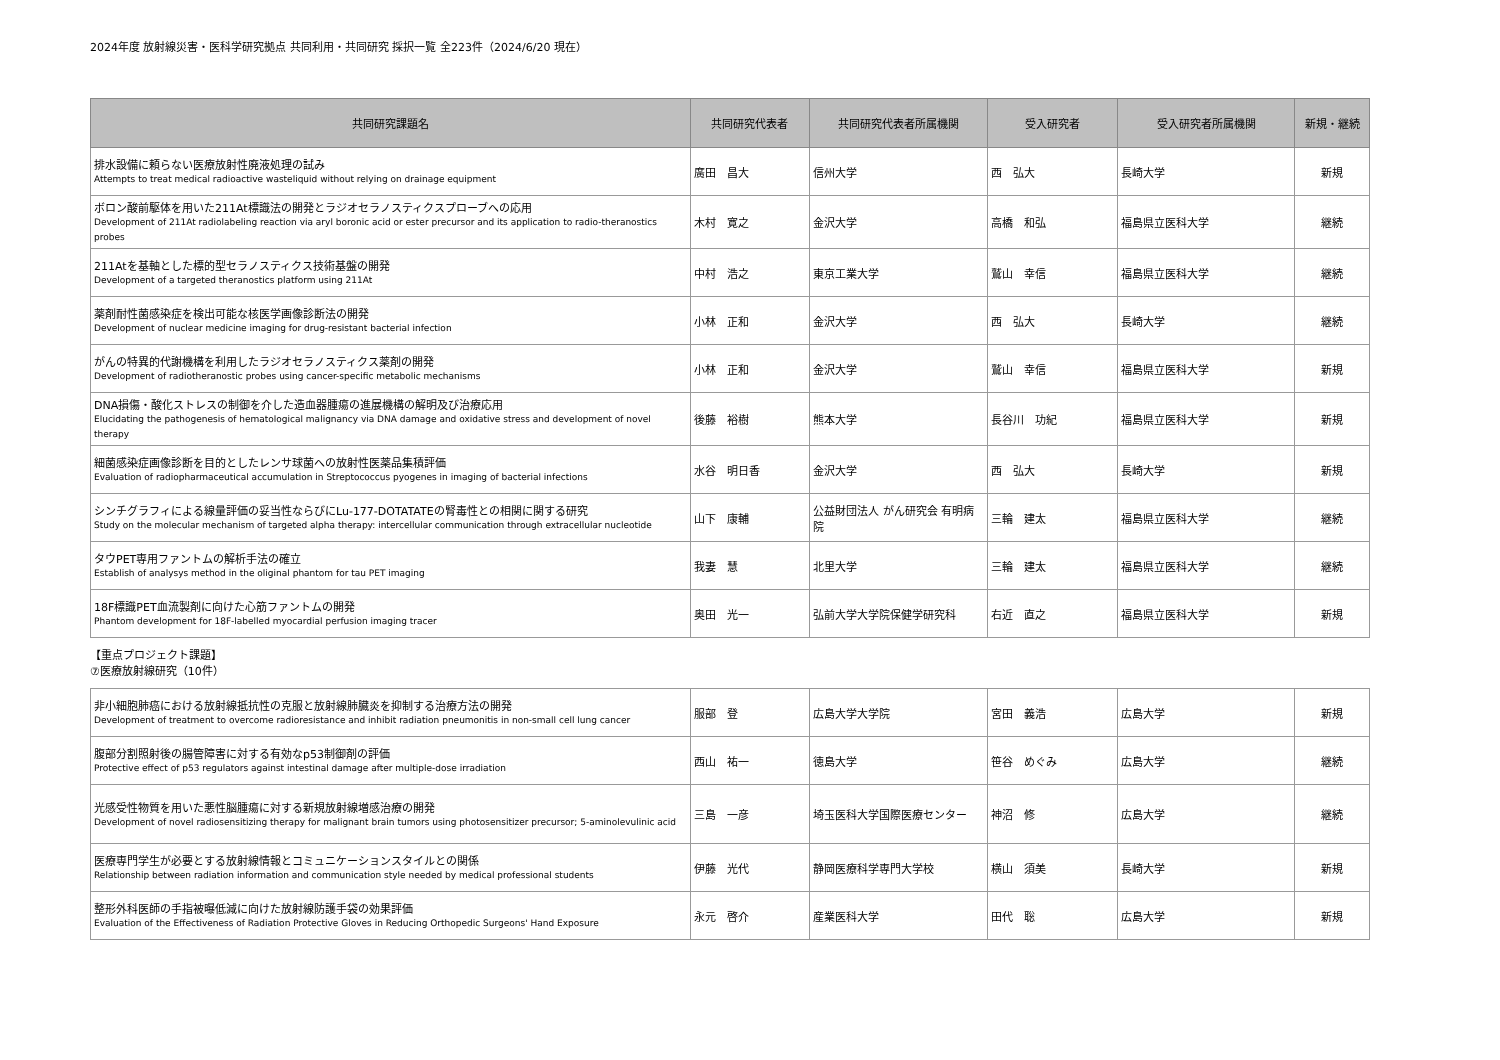2024年度 放射線災害・医科学研究拠点 共同利用・共同研究 採択一覧 全223件（2024/6/20 現在）
| 共同研究課題名 | 共同研究代表者 | 共同研究代表者所属機関 | 受入研究者 | 受入研究者所属機関 | 新規・継続 |
| --- | --- | --- | --- | --- | --- |
| 排水設備に頼らない医療放射性廃液処理の試み Attempts to treat medical radioactive wasteliquid without relying on drainage equipment | 廣田 昌大 | 信州大学 | 西 弘大 | 長崎大学 | 新規 |
| ボロン酸前駆体を用いた211At標識法の開発とラジオセラノスティクスプローブへの応用 Development of 211At radiolabeling reaction via aryl boronic acid or ester precursor and its application to radio-theranostics probes | 木村 寛之 | 金沢大学 | 高橋 和弘 | 福島県立医科大学 | 継続 |
| 211Atを基軸とした標的型セラノスティクス技術基盤の開発 Development of a targeted theranostics platform using 211At | 中村 浩之 | 東京工業大学 | 鷲山 幸信 | 福島県立医科大学 | 継続 |
| 薬剤耐性菌感染症を検出可能な核医学画像診断法の開発 Development of nuclear medicine imaging for drug-resistant bacterial infection | 小林 正和 | 金沢大学 | 西 弘大 | 長崎大学 | 継続 |
| がんの特異的代謝機構を利用したラジオセラノスティクス薬剤の開発 Development of radiotheranostic probes using cancer-specific metabolic mechanisms | 小林 正和 | 金沢大学 | 鷲山 幸信 | 福島県立医科大学 | 新規 |
| DNA損傷・酸化ストレスの制御を介した造血器腫瘍の進展機構の解明及び治療応用 Elucidating the pathogenesis of hematological malignancy via DNA damage and oxidative stress and development of novel therapy | 後藤 裕樹 | 熊本大学 | 長谷川 功紀 | 福島県立医科大学 | 新規 |
| 細菌感染症画像診断を目的としたレンサ球菌への放射性医薬品集積評価 Evaluation of radiopharmaceutical accumulation in Streptococcus pyogenes in imaging of bacterial infections | 水谷 明日香 | 金沢大学 | 西 弘大 | 長崎大学 | 新規 |
| シンチグラフィによる線量評価の妥当性ならびにLu-177-DOTATATEの腎毒性との相関に関する研究 Study on the molecular mechanism of targeted alpha therapy: intercellular communication through extracellular nucleotide | 山下 康輔 | 公益財団法人 がん研究会 有明病院 | 三輪 建太 | 福島県立医科大学 | 継続 |
| タウPET専用ファントムの解析手法の確立 Establish of analysys method in the oliginal phantom for tau PET imaging | 我妻 慧 | 北里大学 | 三輪 建太 | 福島県立医科大学 | 継続 |
| 18F標識PET血流製剤に向けた心筋ファントムの開発 Phantom development for 18F-labelled myocardial perfusion imaging tracer | 奥田 光一 | 弘前大学大学院保健学研究科 | 右近 直之 | 福島県立医科大学 | 新規 |
【重点プロジェクト課題】
⑦医療放射線研究（10件）
| 非小細胞肺癌における放射線抵抗性の克服と放射線肺臓炎を抑制する治療方法の開発 Development of treatment to overcome radioresistance and inhibit radiation pneumonitis in non-small cell lung cancer | 服部 登 | 広島大学大学院 | 宮田 義浩 | 広島大学 | 新規 |
| 腹部分割照射後の腸管障害に対する有効なp53制御剤の評価 Protective effect of p53 regulators against intestinal damage after multiple-dose irradiation | 西山 祐一 | 徳島大学 | 笹谷 めぐみ | 広島大学 | 継続 |
| 光感受性物質を用いた悪性脳腫瘍に対する新規放射線増感治療の開発 Development of novel radiosensitizing therapy for malignant brain tumors using photosensitizer precursor; 5-aminolevulinic acid | 三島 一彦 | 埼玉医科大学国際医療センター | 神沼 修 | 広島大学 | 継続 |
| 医療専門学生が必要とする放射線情報とコミュニケーションスタイルとの関係 Relationship between radiation information and communication style needed by medical professional students | 伊藤 光代 | 静岡医療科学専門大学校 | 横山 須美 | 長崎大学 | 新規 |
| 整形外科医師の手指被曝低減に向けた放射線防護手袋の効果評価 Evaluation of the Effectiveness of Radiation Protective Gloves in Reducing Orthopedic Surgeons' Hand Exposure | 永元 啓介 | 産業医科大学 | 田代 聡 | 広島大学 | 新規 |